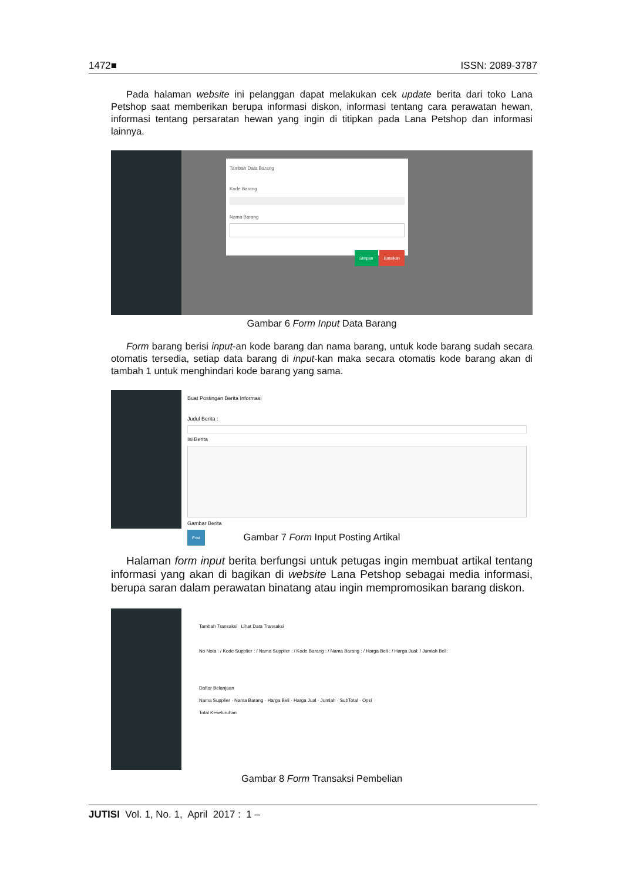1472■ ISSN: 2089-3787
Pada halaman website ini pelanggan dapat melakukan cek update berita dari toko Lana Petshop saat memberikan berupa informasi diskon, informasi tentang cara perawatan hewan, informasi tentang persaratan hewan yang ingin di titipkan pada Lana Petshop dan informasi lainnya.
Tambah Data Barang
Kode Barang
Nama Barang
Simpan Batalkan
Gambar 6 Form Input Data Barang
Form barang berisi input-an kode barang dan nama barang, untuk kode barang sudah secara otomatis tersedia, setiap data barang di input-kan maka secara otomatis kode barang akan di tambah 1 untuk menghindari kode barang yang sama.
Buat Postingan Berita Informasi
Judul Berita :
Isi Berita
Gambar Berita
Post
Gambar 7 Form Input Posting Artikal
Halaman form input berita berfungsi untuk petugas ingin membuat artikal tentang informasi yang akan di bagikan di website Lana Petshop sebagai media informasi, berupa saran dalam perawatan binatang atau ingin mempromosikan barang diskon.
Tambah Transaksi Lihat Data Transaksi
No Nota : / Kode Supplier : / Nama Supplier : / Kode Barang : / Nama Barang : / Harga Beli : / Harga Jual: / Jumlah Beli:
Daftar Belanjaan
Nama Supplier · Nama Barang · Harga Beli · Harga Jual · Jumlah · SubTotal · Opsi
Total Keseluruhan
Gambar 8 Form Transaksi Pembelian
JUTISI Vol. 1, No. 1, April 2017 : 1 –